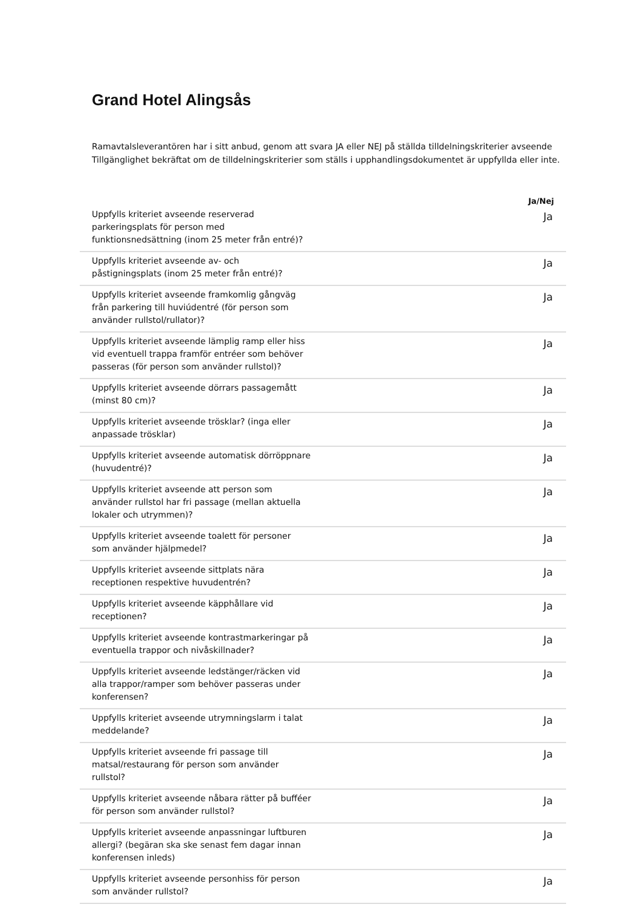Grand Hotel Alingsås
Ramavtalsleverantören har i sitt anbud, genom att svara JA eller NEJ på ställda tilldelningskriterier avseende Tillgänglighet bekräftat om de tilldelningskriterier som ställs i upphandlingsdokumentet är uppfyllda eller inte.
| | Ja/Nej |
| --- | --- |
| Uppfylls kriteriet avseende reserverad parkeringsplats för person med funktionsnedsättning (inom 25 meter från entré)? | Ja |
| Uppfylls kriteriet avseende av- och påstigningsplats (inom 25 meter från entré)? | Ja |
| Uppfylls kriteriet avseende framkomlig gångväg från parkering till huviúdentré (för person som använder rullstol/rullator)? | Ja |
| Uppfylls kriteriet avseende lämplig ramp eller hiss vid eventuell trappa framför entréer som behöver passeras (för person som använder rullstol)? | Ja |
| Uppfylls kriteriet avseende dörrars passagemått (minst 80 cm)? | Ja |
| Uppfylls kriteriet avseende trösklar? (inga eller anpassade trösklar) | Ja |
| Uppfylls kriteriet avseende automatisk dörröppnare (huvudentré)? | Ja |
| Uppfylls kriteriet avseende att person som använder rullstol har fri passage (mellan aktuella lokaler och utrymmen)? | Ja |
| Uppfylls kriteriet avseende toalett för personer som använder hjälpmedel? | Ja |
| Uppfylls kriteriet avseende sittplats nära receptionen respektive huvudentrén? | Ja |
| Uppfylls kriteriet avseende käpphållare vid receptionen? | Ja |
| Uppfylls kriteriet avseende kontrastmarkeringar på eventuella trappor och nivåskillnader? | Ja |
| Uppfylls kriteriet avseende ledstänger/räcken vid alla trappor/ramper som behöver passeras under konferensen? | Ja |
| Uppfylls kriteriet avseende utrymningslarm i talat meddelande? | Ja |
| Uppfylls kriteriet avseende fri passage till matsal/restaurang för person som använder rullstol? | Ja |
| Uppfylls kriteriet avseende nåbara rätter på bufféer för person som använder rullstol? | Ja |
| Uppfylls kriteriet avseende anpassningar luftburen allergi? (begäran ska ske senast fem dagar innan konferensen inleds) | Ja |
| Uppfylls kriteriet avseende personhiss för person som använder rullstol? | Ja |